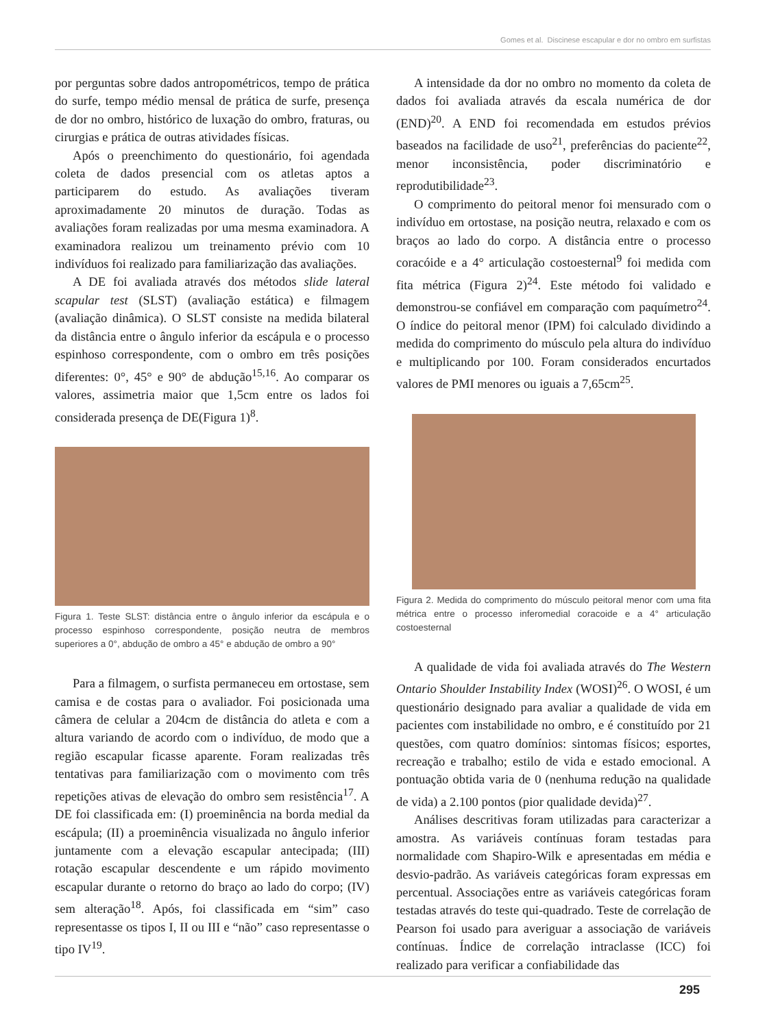Gomes et al. Discinese escapular e dor no ombro em surfistas
por perguntas sobre dados antropométricos, tempo de prática do surfe, tempo médio mensal de prática de surfe, presença de dor no ombro, histórico de luxação do ombro, fraturas, ou cirurgias e prática de outras atividades físicas.
Após o preenchimento do questionário, foi agendada coleta de dados presencial com os atletas aptos a participarem do estudo. As avaliações tiveram aproximadamente 20 minutos de duração. Todas as avaliações foram realizadas por uma mesma examinadora. A examinadora realizou um treinamento prévio com 10 indivíduos foi realizado para familiarização das avaliações.
A DE foi avaliada através dos métodos slide lateral scapular test (SLST) (avaliação estática) e filmagem (avaliação dinâmica). O SLST consiste na medida bilateral da distância entre o ângulo inferior da escápula e o processo espinhoso correspondente, com o ombro em três posições diferentes: 0°, 45° e 90° de abdução<sup>15,16</sup>. Ao comparar os valores, assimetria maior que 1,5cm entre os lados foi considerada presença de DE(Figura 1)<sup>8</sup>.
Figura 1. Teste SLST: distância entre o ângulo inferior da escápula e o processo espinhoso correspondente, posição neutra de membros superiores a 0°, abdução de ombro a 45° e abdução de ombro a 90°
Para a filmagem, o surfista permaneceu em ortostase, sem camisa e de costas para o avaliador. Foi posicionada uma câmera de celular a 204cm de distância do atleta e com a altura variando de acordo com o indivíduo, de modo que a região escapular ficasse aparente. Foram realizadas três tentativas para familiarização com o movimento com três repetições ativas de elevação do ombro sem resistência<sup>17</sup>. A DE foi classificada em: (I) proeminência na borda medial da escápula; (II) a proeminência visualizada no ângulo inferior juntamente com a elevação escapular antecipada; (III) rotação escapular descendente e um rápido movimento escapular durante o retorno do braço ao lado do corpo; (IV) sem alteração<sup>18</sup>. Após, foi classificada em “sim” caso representasse os tipos I, II ou III e “não” caso representasse o tipo IV<sup>19</sup>.
A intensidade da dor no ombro no momento da coleta de dados foi avaliada através da escala numérica de dor (END)<sup>20</sup>. A END foi recomendada em estudos prévios baseados na facilidade de uso<sup>21</sup>, preferências do paciente<sup>22</sup>, menor inconsistência, poder discriminatório e reprodutibilidade<sup>23</sup>.
O comprimento do peitoral menor foi mensurado com o indivíduo em ortostase, na posição neutra, relaxado e com os braços ao lado do corpo. A distância entre o processo coracóide e a 4° articulação costoesternal<sup>9</sup> foi medida com fita métrica (Figura 2)<sup>24</sup>. Este método foi validado e demonstrou-se confiável em comparação com paquímetro<sup>24</sup>. O índice do peitoral menor (IPM) foi calculado dividindo a medida do comprimento do músculo pela altura do indivíduo e multiplicando por 100. Foram considerados encurtados valores de PMI menores ou iguais a 7,65cm<sup>25</sup>.
Figura 2. Medida do comprimento do músculo peitoral menor com uma fita métrica entre o processo inferomedial coracoide e a 4° articulação costoesternal
A qualidade de vida foi avaliada através do The Western Ontario Shoulder Instability Index (WOSI)<sup>26</sup>. O WOSI, é um questionário designado para avaliar a qualidade de vida em pacientes com instabilidade no ombro, e é constituído por 21 questões, com quatro domínios: sintomas físicos; esportes, recreação e trabalho; estilo de vida e estado emocional. A pontuação obtida varia de 0 (nenhuma redução na qualidade de vida) a 2.100 pontos (pior qualidade devida)<sup>27</sup>.
Análises descritivas foram utilizadas para caracterizar a amostra. As variáveis contínuas foram testadas para normalidade com Shapiro-Wilk e apresentadas em média e desvio-padrão. As variáveis categóricas foram expressas em percentual. Associações entre as variáveis categóricas foram testadas através do teste qui-quadrado. Teste de correlação de Pearson foi usado para averiguar a associação de variáveis contínuas. Índice de correlação intraclasse (ICC) foi realizado para verificar a confiabilidade das
295